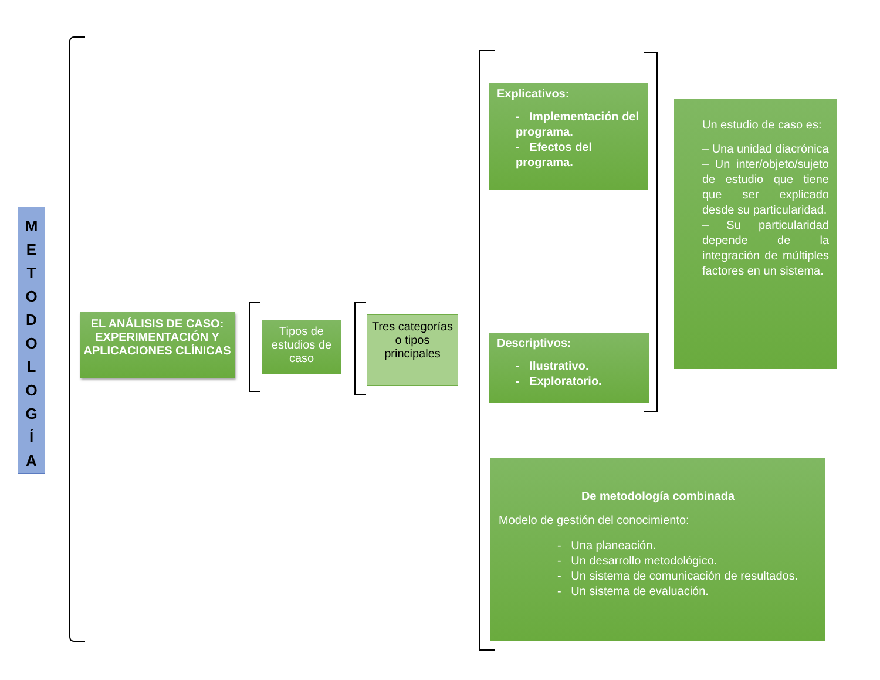M
E
T
O
D
O
L
O
G
Í
A
EL ANÁLISIS DE CASO: EXPERIMENTACIÓN Y APLICACIONES CLÍNICAS
Tipos de estudios de caso
Tres categorías o tipos principales
Explicativos:
- Implementación del programa.
- Efectos del programa.
Descriptivos:
- Ilustrativo.
- Exploratorio.
Un estudio de caso es:
– Una unidad diacrónica
– Un inter/objeto/sujeto de estudio que tiene que ser explicado desde su particularidad.
– Su particularidad depende de la integración de múltiples factores en un sistema.
De metodología combinada
Modelo de gestión del conocimiento:
- Una planeación.
- Un desarrollo metodológico.
- Un sistema de comunicación de resultados.
- Un sistema de evaluación.